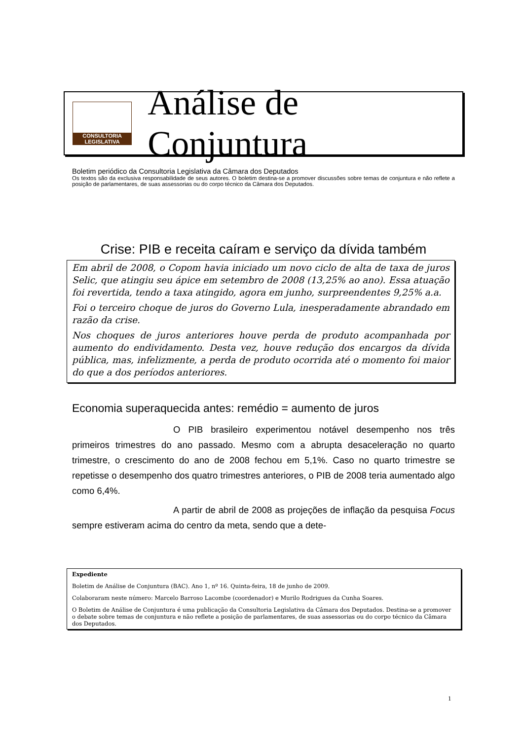CONSULTORIA
LEGISLATIVA
Análise de Conjuntura
Boletim periódico da Consultoria Legislativa da Câmara dos Deputados
Os textos são da exclusiva responsabilidade de seus autores. O boletim destina-se a promover discussões sobre temas de conjuntura e não reflete a posição de parlamentares, de suas assessorias ou do corpo técnico da Câmara dos Deputados.
Crise: PIB e receita caíram e serviço da dívida também
Em abril de 2008, o Copom havia iniciado um novo ciclo de alta de taxa de juros Selic, que atingiu seu ápice em setembro de 2008 (13,25% ao ano). Essa atuação foi revertida, tendo a taxa atingido, agora em junho, surpreendentes 9,25% a.a.
Foi o terceiro choque de juros do Governo Lula, inesperadamente abrandado em razão da crise.
Nos choques de juros anteriores houve perda de produto acompanhada por aumento do endividamento. Desta vez, houve redução dos encargos da dívida pública, mas, infelizmente, a perda de produto ocorrida até o momento foi maior do que a dos períodos anteriores.
Economia superaquecida antes: remédio = aumento de juros
O PIB brasileiro experimentou notável desempenho nos três primeiros trimestres do ano passado. Mesmo com a abrupta desaceleração no quarto trimestre, o crescimento do ano de 2008 fechou em 5,1%. Caso no quarto trimestre se repetisse o desempenho dos quatro trimestres anteriores, o PIB de 2008 teria aumentado algo como 6,4%.
A partir de abril de 2008 as projeções de inflação da pesquisa Focus sempre estiveram acima do centro da meta, sendo que a dete-
Expediente
Boletim de Análise de Conjuntura (BAC). Ano 1, nº 16. Quinta-feira, 18 de junho de 2009.
Colaboraram neste número: Marcelo Barroso Lacombe (coordenador) e Murilo Rodrigues da Cunha Soares.
O Boletim de Análise de Conjuntura é uma publicação da Consultoria Legislativa da Câmara dos Deputados. Destina-se a promover o debate sobre temas de conjuntura e não reflete a posição de parlamentares, de suas assessorias ou do corpo técnico da Câmara dos Deputados.
1